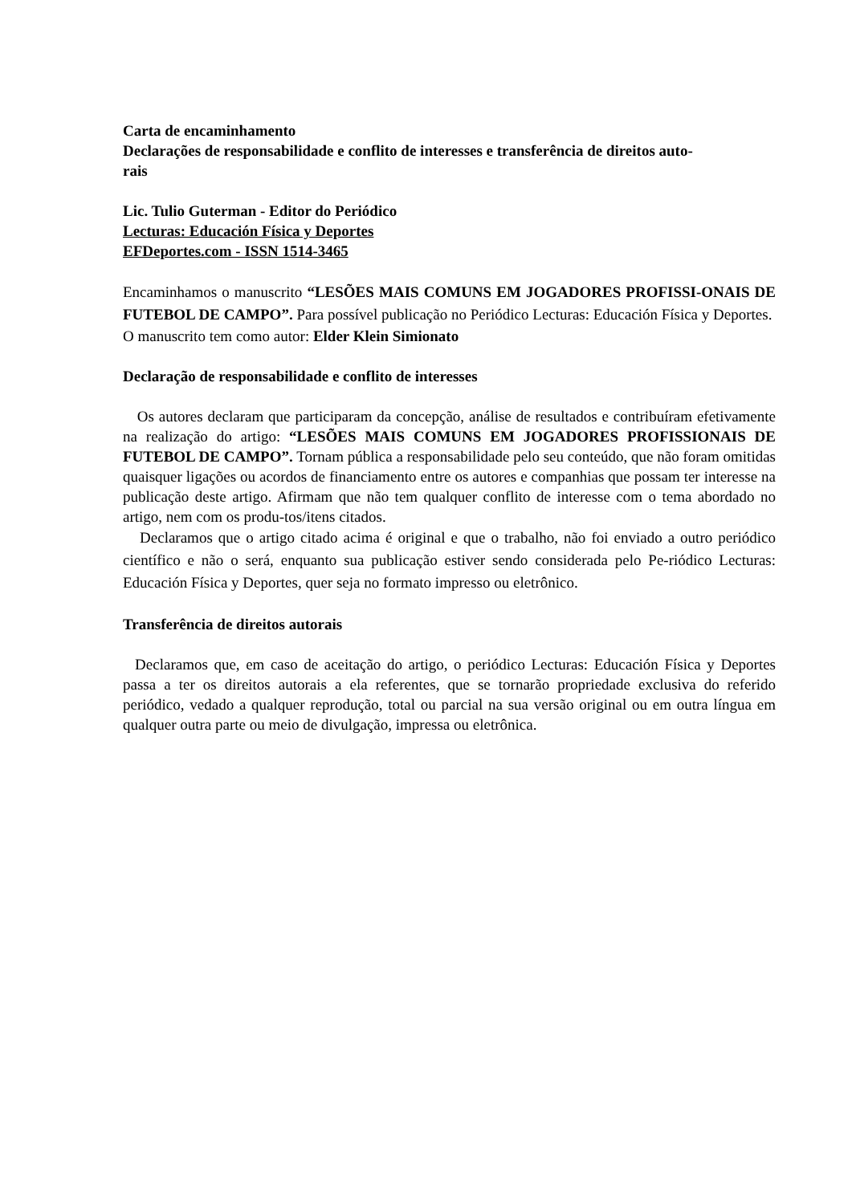Carta de encaminhamento
Declarações de responsabilidade e conflito de interesses e transferência de direitos auto-
rais
Lic. Tulio Guterman - Editor do Periódico
Lecturas: Educación Física y Deportes
EFDeportes.com - ISSN 1514-3465
Encaminhamos o manuscrito “LESÕES MAIS COMUNS EM JOGADORES PROFISSI-ONAIS DE FUTEBOL DE CAMPO”. Para possível publicação no Periódico Lecturas: Educación Física y Deportes.
O manuscrito tem como autor: Elder Klein Simionato
Declaração de responsabilidade e conflito de interesses
Os autores declaram que participaram da concepção, análise de resultados e contribuíram efetivamente na realização do artigo: “LESÕES MAIS COMUNS EM JOGADORES PROFISSIONAIS DE FUTEBOL DE CAMPO”. Tornam pública a responsabilidade pelo seu conteúdo, que não foram omitidas quaisquer ligações ou acordos de financiamento entre os autores e companhias que possam ter interesse na publicação deste artigo. Afirmam que não tem qualquer conflito de interesse com o tema abordado no artigo, nem com os produ-tos/itens citados.
Declaramos que o artigo citado acima é original e que o trabalho, não foi enviado a outro periódico científico e não o será, enquanto sua publicação estiver sendo considerada pelo Pe-riódico Lecturas: Educación Física y Deportes, quer seja no formato impresso ou eletrônico.
Transferência de direitos autorais
Declaramos que, em caso de aceitação do artigo, o periódico Lecturas: Educación Física y Deportes passa a ter os direitos autorais a ela referentes, que se tornarão propriedade exclusiva do referido periódico, vedado a qualquer reprodução, total ou parcial na sua versão original ou em outra língua em qualquer outra parte ou meio de divulgação, impressa ou eletrônica.